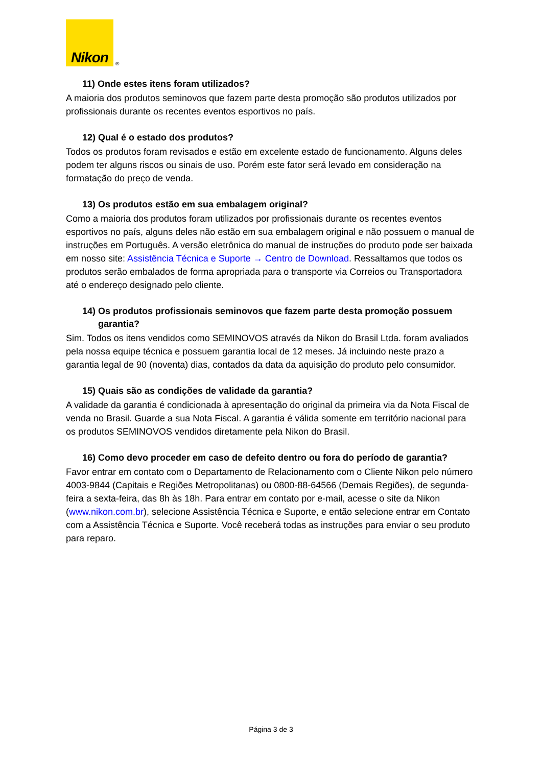Nikon
®
11) Onde estes itens foram utilizados?
A maioria dos produtos seminovos que fazem parte desta promoção são produtos utilizados por profissionais durante os recentes eventos esportivos no país.
12) Qual é o estado dos produtos?
Todos os produtos foram revisados e estão em excelente estado de funcionamento. Alguns deles podem ter alguns riscos ou sinais de uso. Porém este fator será levado em consideração na formatação do preço de venda.
13) Os produtos estão em sua embalagem original?
Como a maioria dos produtos foram utilizados por profissionais durante os recentes eventos esportivos no país, alguns deles não estão em sua embalagem original e não possuem o manual de instruções em Português. A versão eletrônica do manual de instruções do produto pode ser baixada em nosso site: Assistência Técnica e Suporte → Centro de Download. Ressaltamos que todos os produtos serão embalados de forma apropriada para o transporte via Correios ou Transportadora até o endereço designado pelo cliente.
14) Os produtos profissionais seminovos que fazem parte desta promoção possuem garantia?
Sim. Todos os itens vendidos como SEMINOVOS através da Nikon do Brasil Ltda. foram avaliados pela nossa equipe técnica e possuem garantia local de 12 meses. Já incluindo neste prazo a garantia legal de 90 (noventa) dias, contados da data da aquisição do produto pelo consumidor.
15) Quais são as condições de validade da garantia?
A validade da garantia é condicionada à apresentação do original da primeira via da Nota Fiscal de venda no Brasil. Guarde a sua Nota Fiscal. A garantia é válida somente em território nacional para os produtos SEMINOVOS vendidos diretamente pela Nikon do Brasil.
16) Como devo proceder em caso de defeito dentro ou fora do período de garantia?
Favor entrar em contato com o Departamento de Relacionamento com o Cliente Nikon pelo número 4003-9844 (Capitais e Regiões Metropolitanas) ou 0800-88-64566 (Demais Regiões), de segunda-feira a sexta-feira, das 8h às 18h. Para entrar em contato por e-mail, acesse o site da Nikon (www.nikon.com.br), selecione Assistência Técnica e Suporte, e então selecione entrar em Contato com a Assistência Técnica e Suporte. Você receberá todas as instruções para enviar o seu produto para reparo.
Página 3 de 3